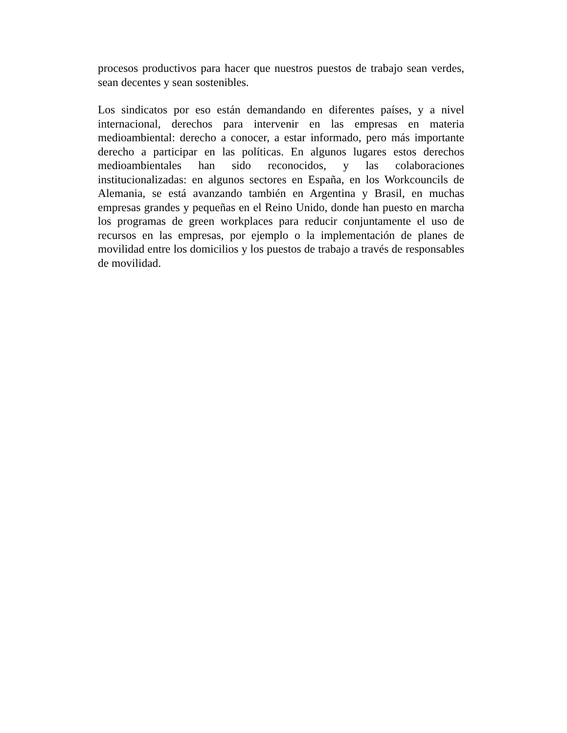procesos productivos para hacer que nuestros puestos de trabajo sean verdes, sean decentes y sean sostenibles.
Los sindicatos por eso están demandando en diferentes países, y a nivel internacional, derechos para intervenir en las empresas en materia medioambiental: derecho a conocer, a estar informado, pero más importante derecho a participar en las políticas. En algunos lugares estos derechos medioambientales han sido reconocidos, y las colaboraciones institucionalizadas: en algunos sectores en España, en los Workcouncils de Alemania, se está avanzando también en Argentina y Brasil, en muchas empresas grandes y pequeñas en el Reino Unido, donde han puesto en marcha los programas de green workplaces para reducir conjuntamente el uso de recursos en las empresas, por ejemplo o la implementación de planes de movilidad entre los domicilios y los puestos de trabajo a través de responsables de movilidad.